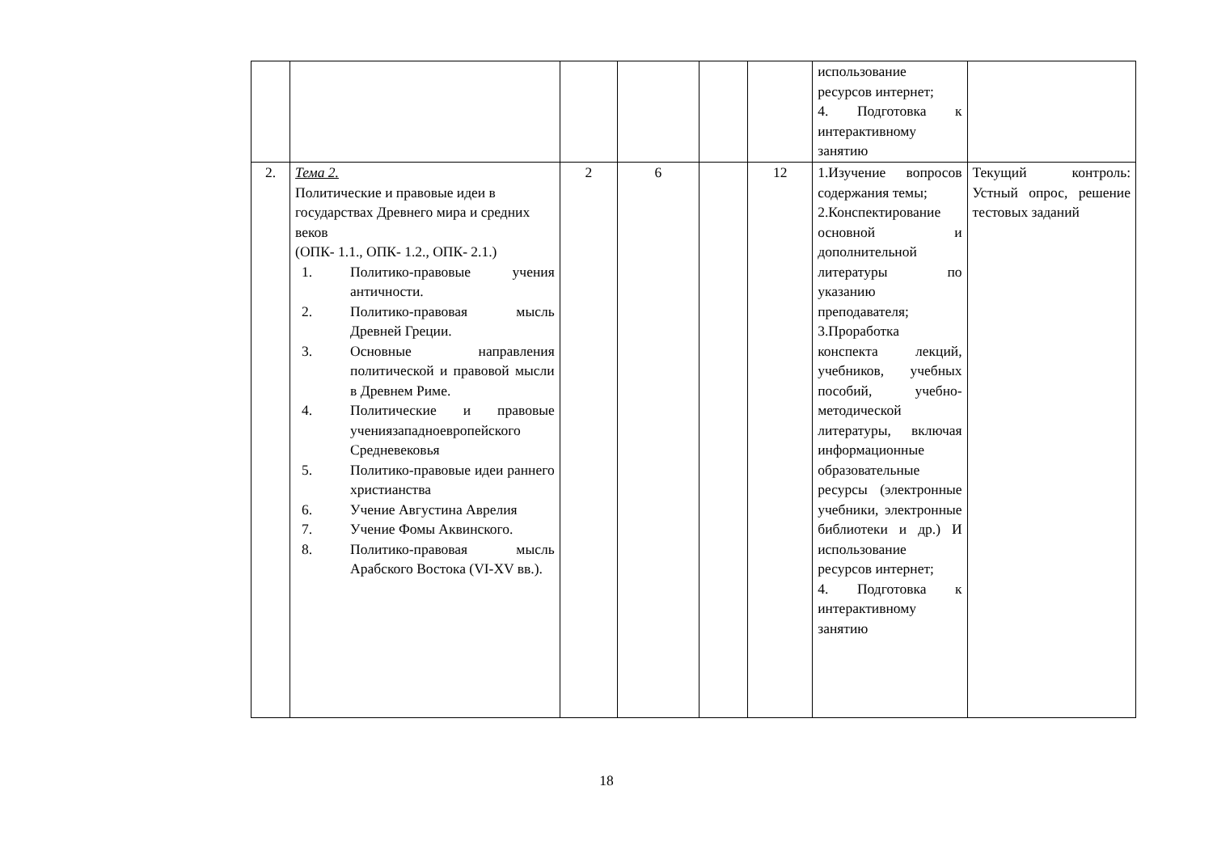| | | | | | | использование ресурсов интернет; 4. Подготовка к интерактивному занятию | |
| 2. | Тема 2. Политические и правовые идеи в государствах Древнего мира и средних веков (ОПК- 1.1., ОПК- 1.2., ОПК- 2.1.) 1. Политико-правовые учения античности. 2. Политико-правовая мысль Древней Греции. 3. Основные направления политической и правовой мысли в Древнем Риме. 4. Политические и правовые ученияза­падноевропейского Средневековья 5. Политико-правовые идеи раннего христианства 6. Учение Августина Аврелия 7. Учение Фомы Аквинского. 8. Политико-правовая мысль Арабского Востока (VI-XV вв.). | 2 | 6 | | 12 | 1.Изучение вопросов содержания темы; 2.Конспектирование основной и дополнительной литературы по указанию преподавателя; 3.Проработка конспекта лекций, учебников, учебных пособий, учебно-методической литературы, включая информационные образовательные ресурсы (электронные учебники, электронные библиотеки и др.) И использование ресурсов интернет; 4. Подготовка к интерактивному занятию | Текущий контроль: Устный опрос, решение тестовых заданий |
18